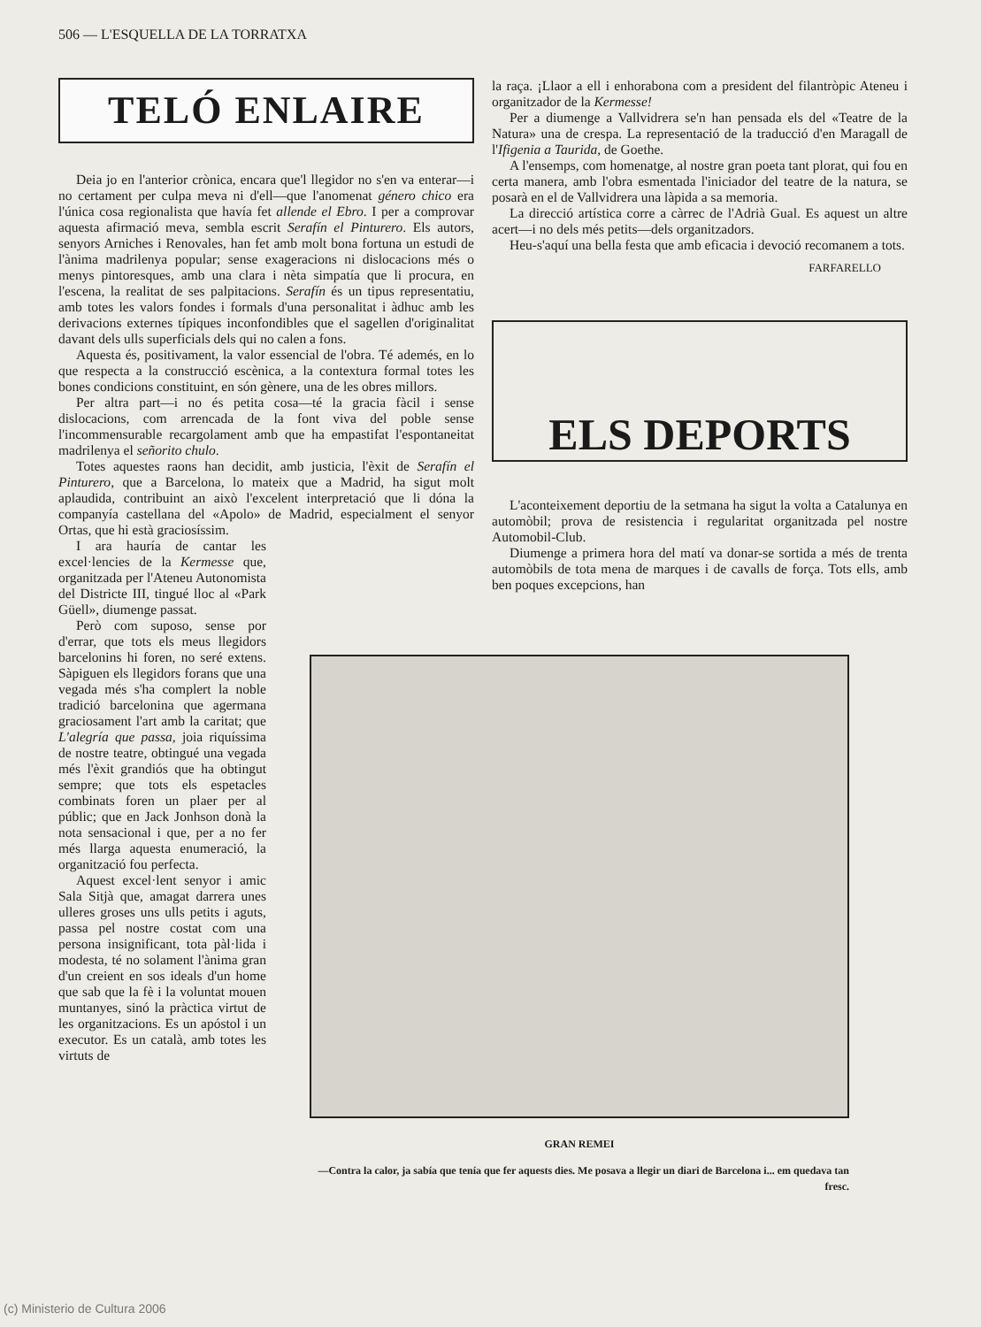506 — L'ESQUELLA DE LA TORRATXA
TELÓ ENLAIRE
Deia jo en l'anterior crònica, encara que'l llegidor no s'en va enterar—i no certament per culpa meva ni d'ell—que l'anomenat género chico era l'única cosa regionalista que havía fet allende el Ebro. I per a comprovar aquesta afirmació meva, sembla escrit Serafín el Pinturero. Els autors, senyors Arniches i Renovales, han fet amb molt bona fortuna un estudi de l'ànima madrilenya popular; sense exageracions ni dislocacions més o menys pintoresques, amb una clara i nèta simpatía que li procura, en l'escena, la realitat de ses palpitacions. Serafín és un tipus representatiu, amb totes les valors fondes i formals d'una personalitat i àdhuc amb les derivacions externes típiques inconfondibles que el sagellen d'originalitat davant dels ulls superficials dels qui no calen a fons.
Aquesta és, positivament, la valor essencial de l'obra. Té ademés, en lo que respecta a la construcció escènica, a la contextura formal totes les bones condicions constituint, en són gènere, una de les obres millors.
Per altra part—i no és petita cosa—té la gracia fàcil i sense dislocacions, com arrencada de la font viva del poble sense l'incommensurable recargolament amb que ha empastifat l'espontaneitat madrilenya el señorito chulo.
Totes aquestes raons han decidit, amb justicia, l'èxit de Serafín el Pinturero, que a Barcelona, lo mateix que a Madrid, ha sigut molt aplaudida, contribuint an això l'excelent interpretació que li dóna la companyía castellana del «Apolo» de Madrid, especialment el senyor Ortas, que hi està graciosíssim.
I ara hauría de cantar les excel·lencies de la Kermesse que, organitzada per l'Ateneu Autonomista del Districte III, tingué lloc al «Park Güell», diumenge passat.
Però com suposo, sense por d'errar, que tots els meus llegidors barcelonins hi foren, no seré extens. Sàpiguen els llegidors forans que una vegada més s'ha complert la noble tradició barcelonina que agermana graciosament l'art amb la caritat; que L'alegría que passa, joia riquíssima de nostre teatre, obtingué una vegada més l'èxit grandiós que ha obtingut sempre; que tots els espetacles combinats foren un plaer per al públic; que en Jack Jonhson donà la nota sensacional i que, per a no fer més llarga aquesta enumeració, la organització fou perfecta.
Aquest excel·lent senyor i amic Sala Sitjà que, amagat darrera unes ulleres groses uns ulls petits i aguts, passa pel nostre costat com una persona insignificant, tota pàl·lida i modesta, té no solament l'ànima gran d'un creient en sos ideals d'un home que sab que la fè i la voluntat mouen muntanyes, sinó la pràctica virtut de les organitzacions. Es un apóstol i un executor. Es un català, amb totes les virtuts de
la raça. ¡Llaor a ell i enhorabona com a president del filantròpic Ateneu i organitzador de la Kermesse!
Per a diumenge a Vallvidrera se'n han pensada els del «Teatre de la Natura» una de crespa. La representació de la traducció d'en Maragall de l'Ifigenia a Taurida, de Goethe.
A l'ensemps, com homenatge, al nostre gran poeta tant plorat, qui fou en certa manera, amb l'obra esmentada l'iniciador del teatre de la natura, se posarà en el de Vallvidrera una làpida a sa memoria.
La direcció artística corre a càrrec de l'Adrià Gual. Es aquest un altre acert—i no dels més petits—dels organitzadors.
Heu-s'aquí una bella festa que amb eficacia i devoció recomanem a tots.
FARFARELLO
ELS DEPORTS
L'aconteixement deportiu de la setmana ha sigut la volta a Catalunya en automòbil; prova de resistencia i regularitat organitzada pel nostre Automobil-Club.
Diumenge a primera hora del matí va donar-se sortida a més de trenta automòbils de tota mena de marques i de cavalls de força. Tots ells, amb ben poques excepcions, han
GRAN REMEI
—Contra la calor, ja sabía que tenía que fer aquests dies. Me posava a llegir un diari de Barcelona i... em quedava tan fresc.
(c) Ministerio de Cultura 2006